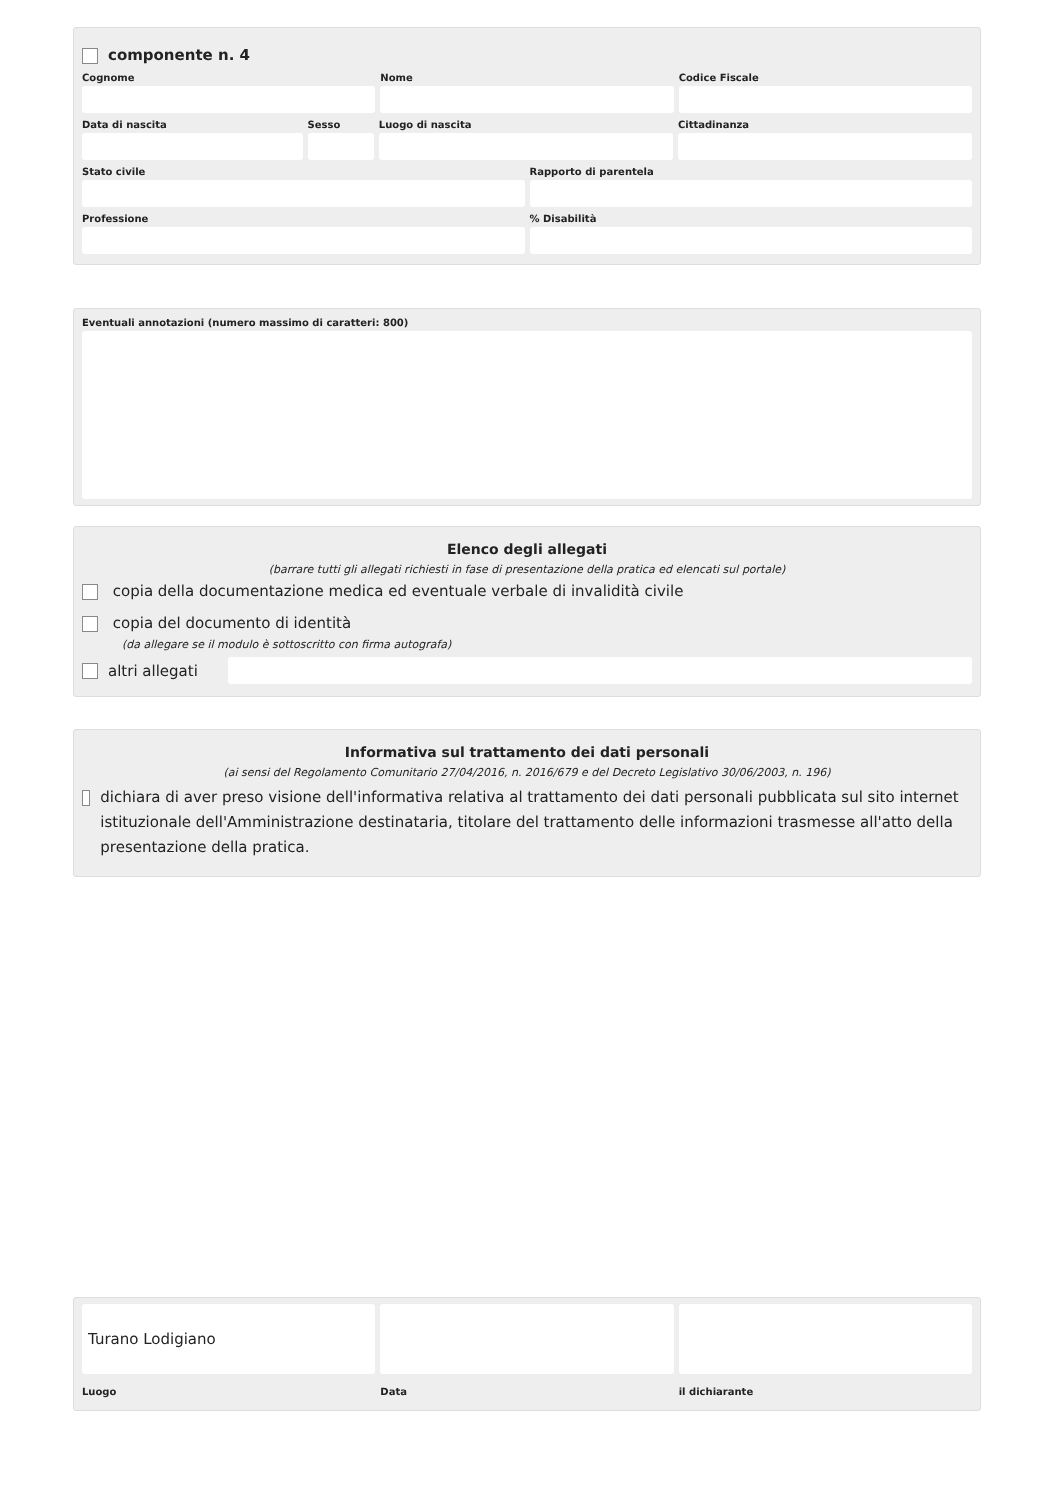componente n. 4
Cognome Nome Codice Fiscale
Data di nascita Sesso Luogo di nascita Cittadinanza
Stato civile Rapporto di parentela
Professione % Disabilità
Eventuali annotazioni (numero massimo di caratteri: 800)
Elenco degli allegati
(barrare tutti gli allegati richiesti in fase di presentazione della pratica ed elencati sul portale)
copia della documentazione medica ed eventuale verbale di invalidità civile
copia del documento di identità
(da allegare se il modulo è sottoscritto con firma autografa)
altri allegati
Informativa sul trattamento dei dati personali
(ai sensi del Regolamento Comunitario 27/04/2016, n. 2016/679 e del Decreto Legislativo 30/06/2003, n. 196)
dichiara di aver preso visione dell'informativa relativa al trattamento dei dati personali pubblicata sul sito internet istituzionale dell'Amministrazione destinataria, titolare del trattamento delle informazioni trasmesse all'atto della presentazione della pratica.
Turano Lodigiano
Luogo
Data il dichiarante